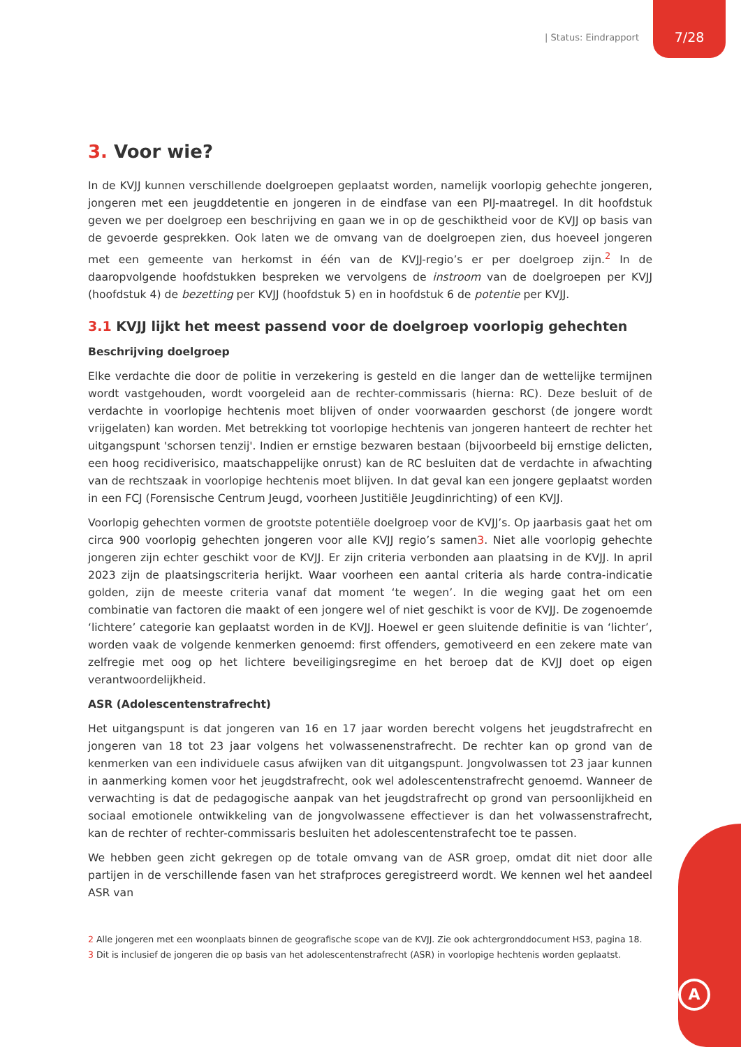| Status: Eindrapport 7/28
3. Voor wie?
In de KVJJ kunnen verschillende doelgroepen geplaatst worden, namelijk voorlopig gehechte jongeren, jongeren met een jeugddetentie en jongeren in de eindfase van een PIJ-maatregel. In dit hoofdstuk geven we per doelgroep een beschrijving en gaan we in op de geschiktheid voor de KVJJ op basis van de gevoerde gesprekken. Ook laten we de omvang van de doelgroepen zien, dus hoeveel jongeren met een gemeente van herkomst in één van de KVJJ-regio’s er per doelgroep zijn.<sup>2</sup> In de daaropvolgende hoofdstukken bespreken we vervolgens de instroom van de doelgroepen per KVJJ (hoofdstuk 4) de bezetting per KVJJ (hoofdstuk 5) en in hoofdstuk 6 de potentie per KVJJ.
3.1 KVJJ lijkt het meest passend voor de doelgroep voorlopig gehechten
Beschrijving doelgroep
Elke verdachte die door de politie in verzekering is gesteld en die langer dan de wettelijke termijnen wordt vastgehouden, wordt voorgeleid aan de rechter-commissaris (hierna: RC). Deze besluit of de verdachte in voorlopige hechtenis moet blijven of onder voorwaarden geschorst (de jongere wordt vrijgelaten) kan worden. Met betrekking tot voorlopige hechtenis van jongeren hanteert de rechter het uitgangspunt 'schorsen tenzij'. Indien er ernstige bezwaren bestaan (bijvoorbeeld bij ernstige delicten, een hoog recidiverisico, maatschappelijke onrust) kan de RC besluiten dat de verdachte in afwachting van de rechtszaak in voorlopige hechtenis moet blijven. In dat geval kan een jongere geplaatst worden in een FCJ (Forensische Centrum Jeugd, voorheen Justitiële Jeugdinrichting) of een KVJJ.
Voorlopig gehechten vormen de grootste potentiële doelgroep voor de KVJJ’s. Op jaarbasis gaat het om circa 900 voorlopig gehechten jongeren voor alle KVJJ regio’s samen3. Niet alle voorlopig gehechte jongeren zijn echter geschikt voor de KVJJ. Er zijn criteria verbonden aan plaatsing in de KVJJ. In april 2023 zijn de plaatsingscriteria herijkt. Waar voorheen een aantal criteria als harde contra-indicatie golden, zijn de meeste criteria vanaf dat moment ‘te wegen’. In die weging gaat het om een combinatie van factoren die maakt of een jongere wel of niet geschikt is voor de KVJJ. De zogenoemde ‘lichtere’ categorie kan geplaatst worden in de KVJJ. Hoewel er geen sluitende definitie is van ‘lichter’, worden vaak de volgende kenmerken genoemd: first offenders, gemotiveerd en een zekere mate van zelfregie met oog op het lichtere beveiligingsregime en het beroep dat de KVJJ doet op eigen verantwoordelijkheid.
ASR (Adolescentenstrafrecht)
Het uitgangspunt is dat jongeren van 16 en 17 jaar worden berecht volgens het jeugdstrafrecht en jongeren van 18 tot 23 jaar volgens het volwassenenstrafrecht. De rechter kan op grond van de kenmerken van een individuele casus afwijken van dit uitgangspunt. Jongvolwassen tot 23 jaar kunnen in aanmerking komen voor het jeugdstrafrecht, ook wel adolescentenstrafrecht genoemd. Wanneer de verwachting is dat de pedagogische aanpak van het jeugdstrafrecht op grond van persoonlijkheid en sociaal emotionele ontwikkeling van de jongvolwassene effectiever is dan het volwassenstrafrecht, kan de rechter of rechter-commissaris besluiten het adolescentenstrafecht toe te passen.
We hebben geen zicht gekregen op de totale omvang van de ASR groep, omdat dit niet door alle partijen in de verschillende fasen van het strafproces geregistreerd wordt. We kennen wel het aandeel ASR van
2 Alle jongeren met een woonplaats binnen de geografische scope van de KVJJ. Zie ook achtergronddocument HS3, pagina 18.
3 Dit is inclusief de jongeren die op basis van het adolescentenstrafrecht (ASR) in voorlopige hechtenis worden geplaatst.
A